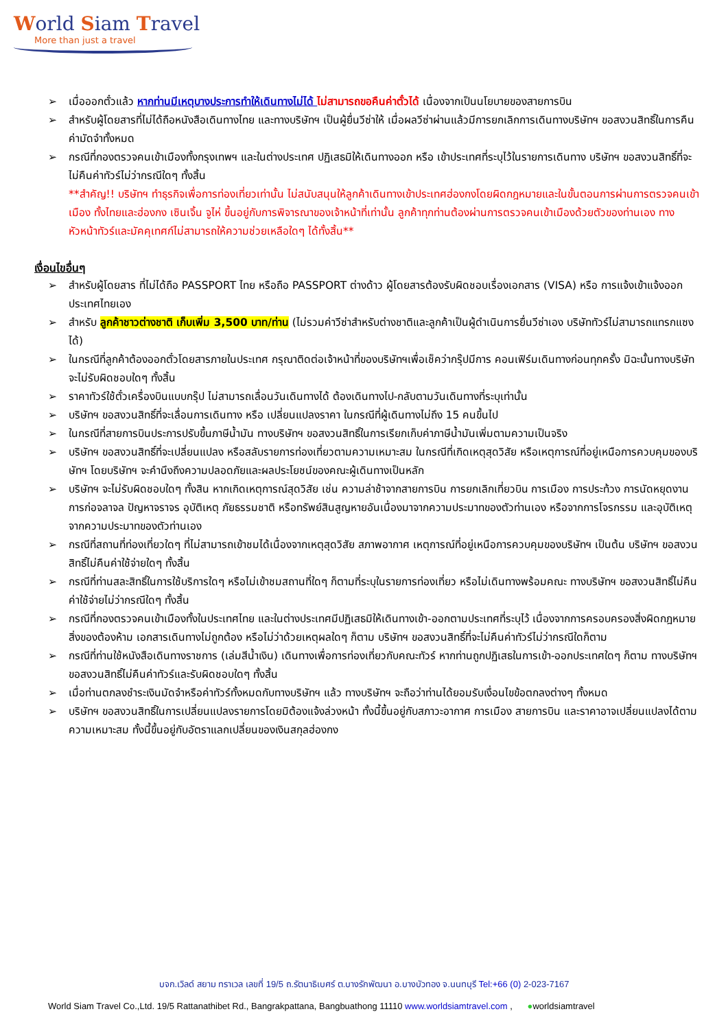World Siam Travel
More than just a travel
➢ เมื่อออกตั๋วแล้ว หากท่านมีเหตุบางประการทำให้เดินทางไม่ได้ ไม่สามารถขอคืนค่าตั๋วได้ เนื่องจากเป็นนโยบายของสายการบิน
➢ สำหรับผู้โดยสารที่ไม่ได้ถือหนังสือเดินทางไทย และทางบริษัทฯ เป็นผู้ยื่นวีซ่าให้ เมื่อผลวีซ่าผ่านแล้วมีการยกเลิกการเดินทางบริษัทฯ ขอสงวนสิทธิ์ในการคืนค่ามัดจำทั้งหมด
➢ กรณีที่กองตรวจคนเข้าเมืองทั้งกรุงเทพฯ และในต่างประเทศ ปฏิเสธมิให้เดินทางออก หรือ เข้าประเทศที่ระบุไว้ในรายการเดินทาง บริษัทฯ ขอสงวนสิทธิ์ที่จะไม่คืนค่าทัวร์ไม่ว่ากรณีใดๆ ทั้งสิ้น
**สำคัญ!! บริษัทฯ ทำธุรกิจเพื่อการท่องเที่ยวเท่านั้น ไม่สนับสนุนให้ลูกค้าเดินทางเข้าประเทศฮ่องกงโดยผิดกฎหมายและในขั้นตอนการผ่านการตรวจคนเข้าเมือง ทั้งไทยและฮ่องกง เซินเจิ้น จูไห่ ขึ้นอยู่กับการพิจารณาของเจ้าหน้าที่เท่านั้น ลูกค้าทุกท่านต้องผ่านการตรวจคนเข้าเมืองด้วยตัวของท่านเอง ทางหัวหน้าทัวร์และมัคคุเทศก์ไม่สามารถให้ความช่วยเหลือใดๆ ได้ทั้งสิ้น**
เงื่อนไขอื่นๆ
➢ สำหรับผู้โดยสาร ที่ไม่ได้ถือ PASSPORT ไทย หรือถือ PASSPORT ต่างด้าว ผู้โดยสารต้องรับผิดชอบเรื่องเอกสาร (VISA) หรือ การแจ้งเข้าแจ้งออกประเทศไทยเอง
➢ สำหรับ ลูกค้าชาวต่างชาติ เก็บเพิ่ม 3,500 บาท/ท่าน (ไม่รวมค่าวีซ่าสำหรับต่างชาติและลูกค้าเป็นผู้ดำเนินการยื่นวีซ่าเอง บริษัททัวร์ไม่สามารถแทรกแซงได้)
➢ ในกรณีที่ลูกค้าต้องออกตั๋วโดยสารภายในประเทศ กรุณาติดต่อเจ้าหน้าที่ของบริษัทฯเพื่อเช็คว่ากรุ๊ปมีการ คอนเฟิร์มเดินทางก่อนทุกครั้ง มิฉะนั้นทางบริษัทจะไม่รับผิดชอบใดๆ ทั้งสิ้น
➢ ราคาทัวร์ใช้ตั๋วเครื่องบินแบบกรุ๊ป ไม่สามารถเลื่อนวันเดินทางได้ ต้องเดินทางไป-กลับตามวันเดินทางที่ระบุเท่านั้น
➢ บริษัทฯ ขอสงวนสิทธิ์ที่จะเลื่อนการเดินทาง หรือ เปลี่ยนแปลงราคา ในกรณีที่ผู้เดินทางไม่ถึง 15 คนขึ้นไป
➢ ในกรณีที่สายการบินประการปรับขึ้นภาษีน้ำมัน ทางบริษัทฯ ขอสงวนสิทธิ์ในการเรียกเก็บค่าภาษีน้ำมันเพิ่มตามความเป็นจริง
➢ บริษัทฯ ขอสงวนสิทธิ์ที่จะเปลี่ยนแปลง หรือสลับรายการท่องเที่ยวตามความเหมาะสม ในกรณีที่เกิดเหตุสุดวิสัย หรือเหตุการณ์ที่อยู่เหนือการควบคุมของบริษัทฯ โดยบริษัทฯ จะคำนึงถึงความปลอดภัยและผลประโยชน์ของคณะผู้เดินทางเป็นหลัก
➢ บริษัทฯ จะไม่รับผิดชอบใดๆ ทั้งสิน หากเกิดเหตุการณ์สุดวิสัย เช่น ความล่าช้าจากสายการบิน การยกเลิกเที่ยวบิน การเมือง การประท้วง การนัดหยุดงาน การก่อจลาจล ปัญหาจราจร อุบัติเหตุ ภัยธรรมชาติ หรือทรัพย์สินสูญหายอันเนื่องมาจากความประมาทของตัวท่านเอง หรือจากการโจรกรรม และอุบัติเหตุจากความประมาทของตัวท่านเอง
➢ กรณีที่สถานที่ท่องเที่ยวใดๆ ที่ไม่สามารถเข้าชมได้เนื่องจากเหตุสุดวิสัย สภาพอากาศ เหตุการณ์ที่อยู่เหนือการควบคุมของบริษัทฯ เป็นต้น บริษัทฯ ขอสงวนสิทธิ์ไม่คืนค่าใช้จ่ายใดๆ ทั้งสิ้น
➢ กรณีที่ท่านสละสิทธิ์ในการใช้บริการใดๆ หรือไม่เข้าชมสถานที่ใดๆ ก็ตามที่ระบุในรายการท่องเที่ยว หรือไม่เดินทางพร้อมคณะ ทางบริษัทฯ ขอสงวนสิทธิ์ไม่คืนค่าใช้จ่ายไม่ว่ากรณีใดๆ ทั้งสิ้น
➢ กรณีที่กองตรวจคนเข้าเมืองทั้งในประเทศไทย และในต่างประเทศมีปฏิเสธมิให้เดินทางเข้า-ออกตามประเทศที่ระบุไว้ เนื่องจากการครอบครองสิ่งผิดกฎหมาย สิ่งของต้องห้าม เอกสารเดินทางไม่ถูกต้อง หรือไม่ว่าด้วยเหตุผลใดๆ ก็ตาม บริษัทฯ ขอสงวนสิทธิ์ที่จะไม่คืนค่าทัวร์ไม่ว่ากรณีใดก็ตาม
➢ กรณีที่ท่านใช้หนังสือเดินทางราชการ (เล่มสีน้ำเงิน) เดินทางเพื่อการท่องเที่ยวกับคณะทัวร์ หากท่านถูกปฏิเสธในการเข้า-ออกประเทศใดๆ ก็ตาม ทางบริษัทฯ ขอสงวนสิทธิ์ไม่คืนค่าทัวร์และรับผิดชอบใดๆ ทั้งสิ้น
➢ เมื่อท่านตกลงชำระเงินมัดจำหรือค่าทัวร์ทั้งหมดกับทางบริษัทฯ แล้ว ทางบริษัทฯ จะถือว่าท่านได้ยอมรับเงื่อนไขข้อตกลงต่างๆ ทั้งหมด
➢ บริษัทฯ ขอสงวนสิทธิ์ในการเปลี่ยนแปลงรายการโดยมิต้องแจ้งล่วงหน้า ทั้งนี้ขึ้นอยู่กับสภาวะอากาศ การเมือง สายการบิน และราคาอาจเปลี่ยนแปลงได้ตามความเหมาะสม ทั้งนี้ขึ้นอยู่กับอัตราแลกเปลี่ยนของเงินสกุลฮ่องกง
บจก.เวิลด์ สยาม ทราเวล เลขที่ 19/5 ถ.รัตนาธิเบศร์ ต.บางรักพัฒนา อ.บางบัวทอง จ.นนทบุรี Tel:+66 (0) 2-023-7167
World Siam Travel Co.,Ltd. 19/5 Rattanathibet Rd., Bangrakpattana, Bangbuathong 11110 www.worldsiamtravel.com , ●worldsiamtravel